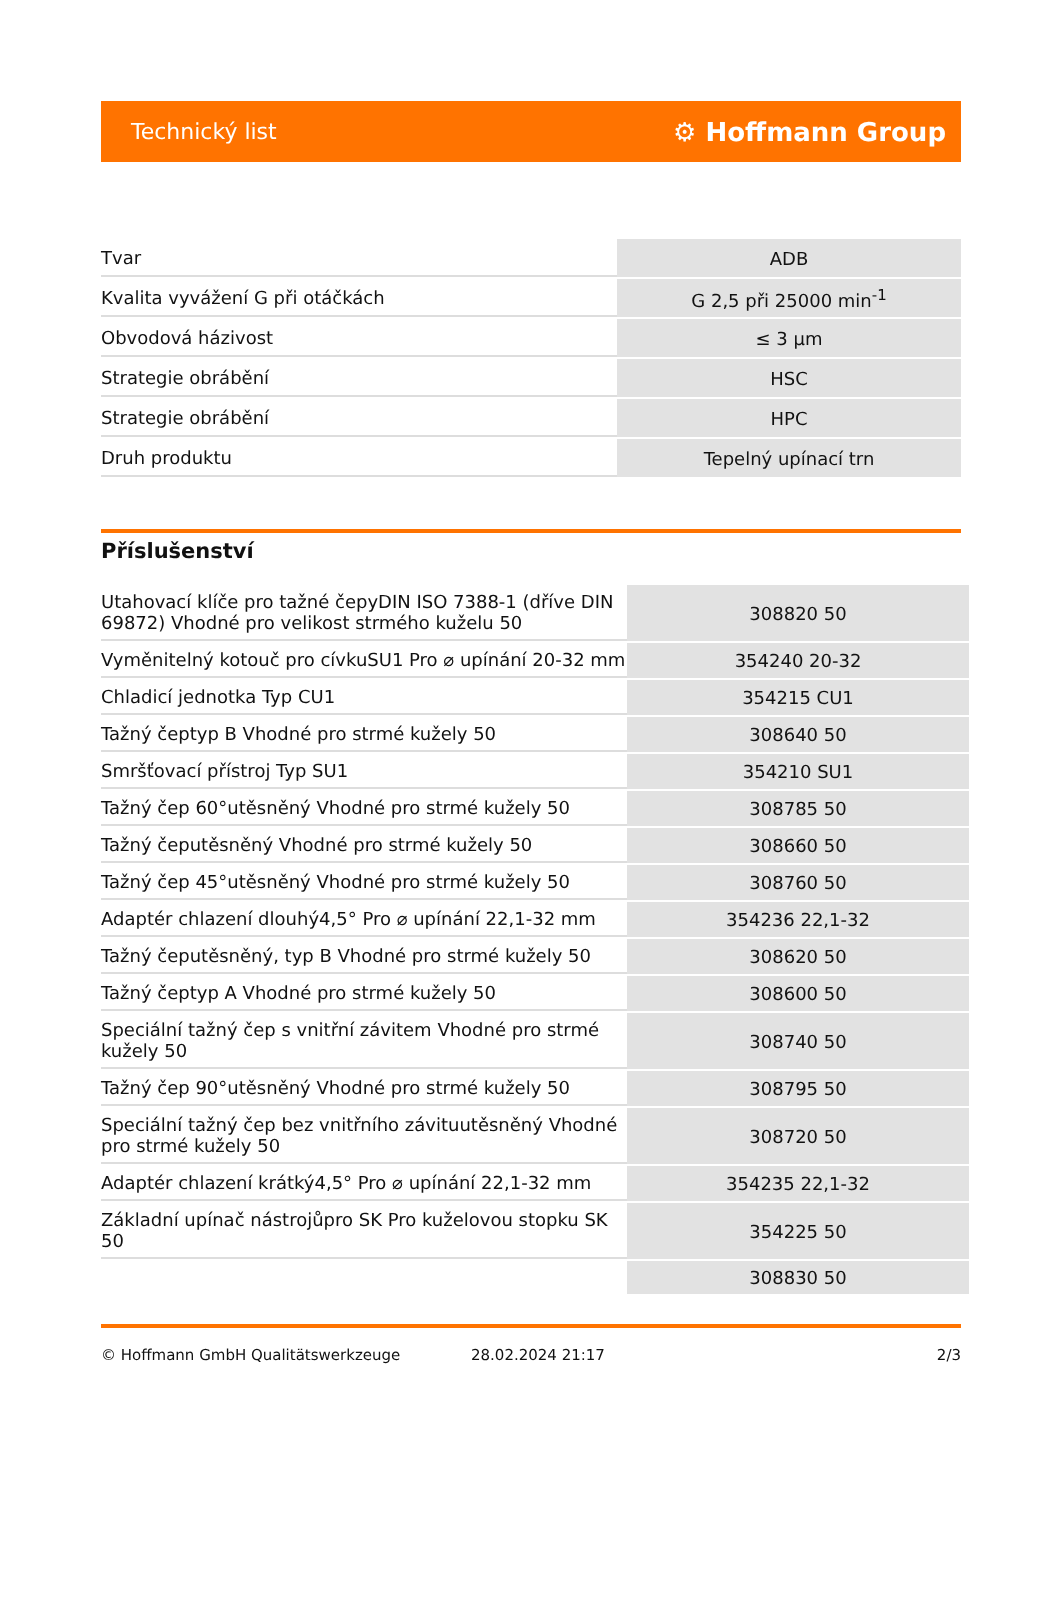Technický list ⚙ Hoffmann Group
| Tvar | ADB |
| Kvalita vyvážení G při otáčkách | G 2,5 při 25000 min<sup>-1</sup> |
| Obvodová házivost | ≤ 3 µm |
| Strategie obrábění | HSC |
| Strategie obrábění | HPC |
| Druh produktu | Tepelný upínací trn |
Příslušenství
| Utahovací klíče pro tažné čepyDIN ISO 7388-1 (dříve DIN 69872) Vhodné pro velikost strmého kuželu 50 | 308820 50 |
| Vyměnitelný kotouč pro cívkuSU1 Pro ⌀ upínání 20-32 mm | 354240 20-32 |
| Chladicí jednotka Typ CU1 | 354215 CU1 |
| Tažný čeptyp B Vhodné pro strmé kužely 50 | 308640 50 |
| Smršťovací přístroj Typ SU1 | 354210 SU1 |
| Tažný čep 60°utěsněný Vhodné pro strmé kužely 50 | 308785 50 |
| Tažný čeputěsněný Vhodné pro strmé kužely 50 | 308660 50 |
| Tažný čep 45°utěsněný Vhodné pro strmé kužely 50 | 308760 50 |
| Adaptér chlazení dlouhý4,5° Pro ⌀ upínání 22,1-32 mm | 354236 22,1-32 |
| Tažný čeputěsněný, typ B Vhodné pro strmé kužely 50 | 308620 50 |
| Tažný čeptyp A Vhodné pro strmé kužely 50 | 308600 50 |
| Speciální tažný čep s vnitřní závitem Vhodné pro strmé kužely 50 | 308740 50 |
| Tažný čep 90°utěsněný Vhodné pro strmé kužely 50 | 308795 50 |
| Speciální tažný čep bez vnitřního závituutěsněný Vhodné pro strmé kužely 50 | 308720 50 |
| Adaptér chlazení krátký4,5° Pro ⌀ upínání 22,1-32 mm | 354235 22,1-32 |
| Základní upínač nástrojůpro SK Pro kuželovou stopku SK 50 | 354225 50 |
| | 308830 50 |
© Hoffmann GmbH Qualitätswerkzeuge 28.02.2024 21:17 2/3